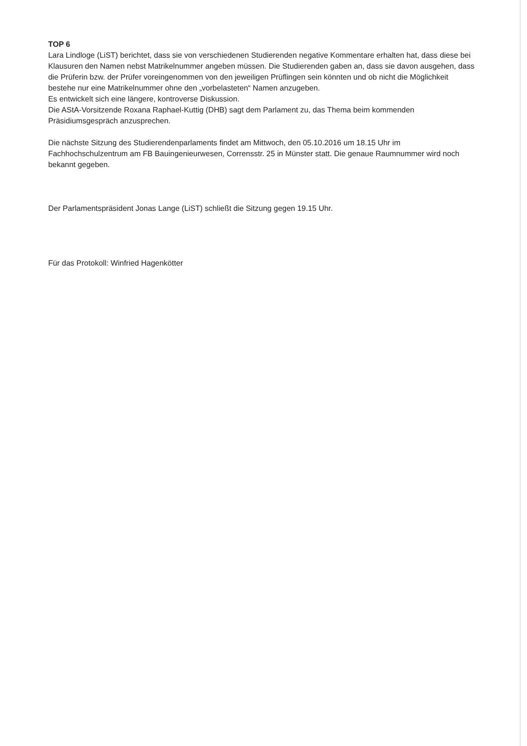TOP 6
Lara Lindloge (LiST) berichtet, dass sie von verschiedenen Studierenden negative Kommentare erhalten hat, dass diese bei Klausuren den Namen nebst Matrikelnummer angeben müssen. Die Studierenden gaben an, dass sie davon ausgehen, dass die Prüferin bzw. der Prüfer voreingenommen von den jeweiligen Prüflingen sein könnten und ob nicht die Möglichkeit bestehe nur eine Matrikelnummer ohne den „vorbelasteten“ Namen anzugeben.
Es entwickelt sich eine längere, kontroverse Diskussion.
Die AStA-Vorsitzende Roxana Raphael-Kuttig (DHB) sagt dem Parlament zu, das Thema beim kommenden Präsidiumsgespräch anzusprechen.
Die nächste Sitzung des Studierendenparlaments findet am Mittwoch, den 05.10.2016 um 18.15 Uhr im Fachhochschulzentrum am FB Bauingenieurwesen, Corrensstr. 25 in Münster statt. Die genaue Raumnummer wird noch bekannt gegeben.
Der Parlamentspräsident Jonas Lange (LiST) schließt die Sitzung gegen 19.15 Uhr.
Für das Protokoll: Winfried Hagenkötter